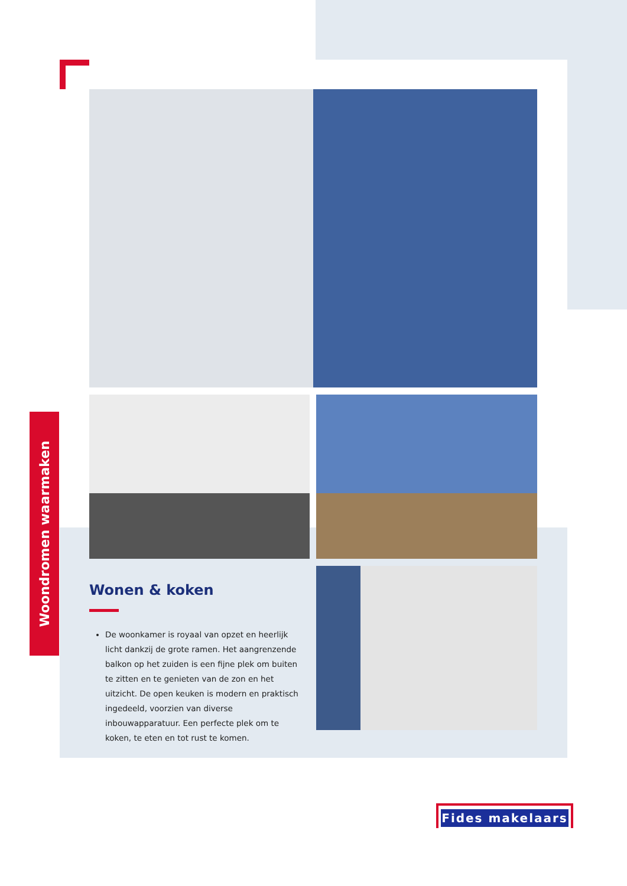Woondromen waarmaken
Wonen & koken
De woonkamer is royaal van opzet en heerlijk licht dankzij de grote ramen. Het aangrenzende balkon op het zuiden is een fijne plek om buiten te zitten en te genieten van de zon en het uitzicht. De open keuken is modern en praktisch ingedeeld, voorzien van diverse inbouwapparatuur. Een perfecte plek om te koken, te eten en tot rust te komen.
Fides makelaars